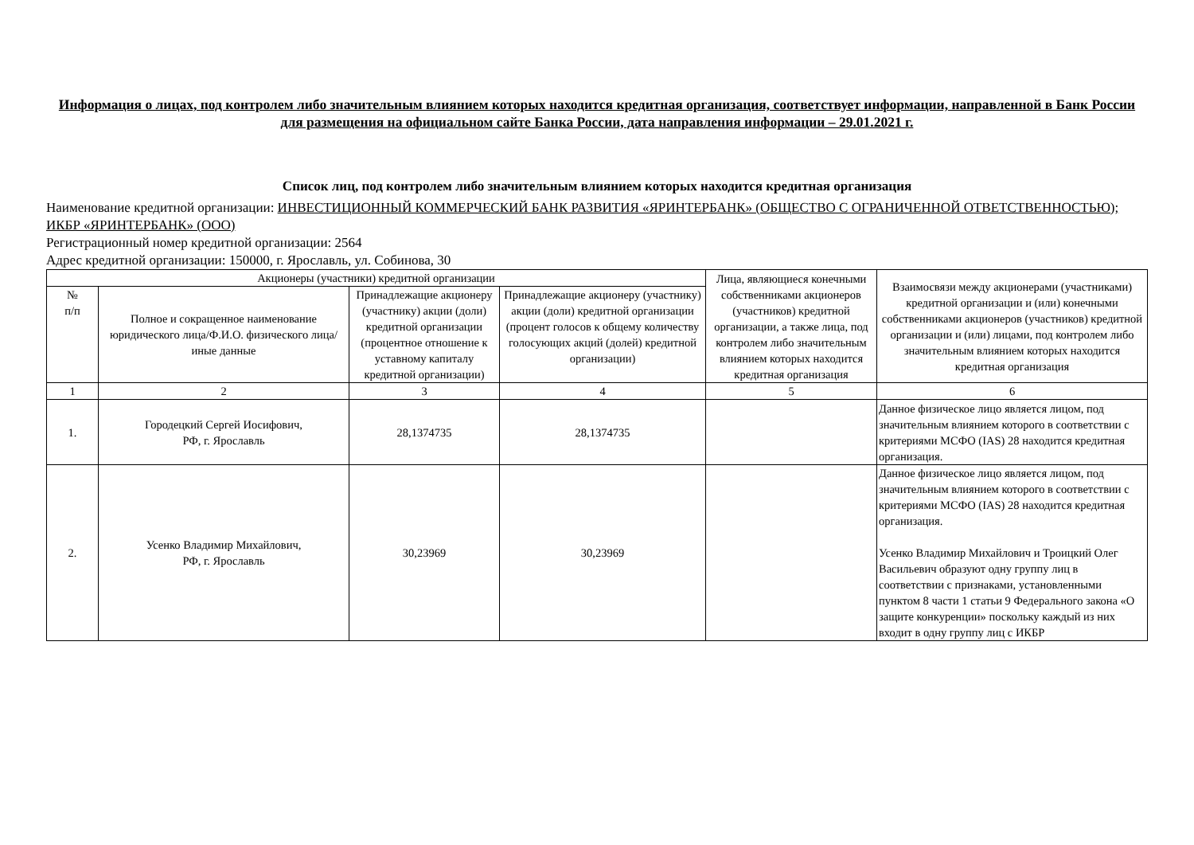Информация о лицах, под контролем либо значительным влиянием которых находится кредитная организация, соответствует информации, направленной в Банк России для размещения на официальном сайте Банка России, дата направления информации – 29.01.2021 г.
Список лиц, под контролем либо значительным влиянием которых находится кредитная организация
Наименование кредитной организации: ИНВЕСТИЦИОННЫЙ КОММЕРЧЕСКИЙ БАНК РАЗВИТИЯ «ЯРИНТЕРБАНК» (ОБЩЕСТВО С ОГРАНИЧЕННОЙ ОТВЕТСТВЕННОСТЬЮ); ИКБР «ЯРИНТЕРБАНК» (ООО)
Регистрационный номер кредитной организации: 2564
Адрес кредитной организации: 150000, г. Ярославль, ул. Собинова, 30
| Акционеры (участники) кредитной организации | | | | Лица, являющиеся конечными собственниками акционеров (участников) кредитной организации, а также лица, под контролем либо значительным влиянием которых находится кредитная организация | Взаимосвязи между акционерами (участниками) кредитной организации и (или) конечными собственниками акционеров (участников) кредитной организации и (или) лицами, под контролем либо значительным влиянием которых находится кредитная организация |
| --- | --- | --- | --- | --- | --- |
| № п/п | Полное и сокращенное наименование юридического лица/Ф.И.О. физического лица/иные данные | Принадлежащие акционеру (участнику) акции (доли) кредитной организации (процентное отношение к уставному капиталу кредитной организации) | Принадлежащие акционеру (участнику) акции (доли) кредитной организации (процент голосов к общему количеству голосующих акций (долей) кредитной организации) | | |
| 1 | 2 | 3 | 4 | 5 | 6 |
| 1. | Городецкий Сергей Иосифович, РФ, г. Ярославль | 28,1374735 | 28,1374735 | | Данное физическое лицо является лицом, под значительным влиянием которого в соответствии с критериями МСФО (IAS) 28 находится кредитная организация. |
| 2. | Усенко Владимир Михайлович, РФ, г. Ярославль | 30,23969 | 30,23969 | | Данное физическое лицо является лицом, под значительным влиянием которого в соответствии с критериями МСФО (IAS) 28 находится кредитная организация. Усенко Владимир Михайлович и Троицкий Олег Васильевич образуют одну группу лиц в соответствии с признаками, установленными пунктом 8 части 1 статьи 9 Федерального закона «О защите конкуренции» поскольку каждый из них входит в одну группу лиц с ИКБР |